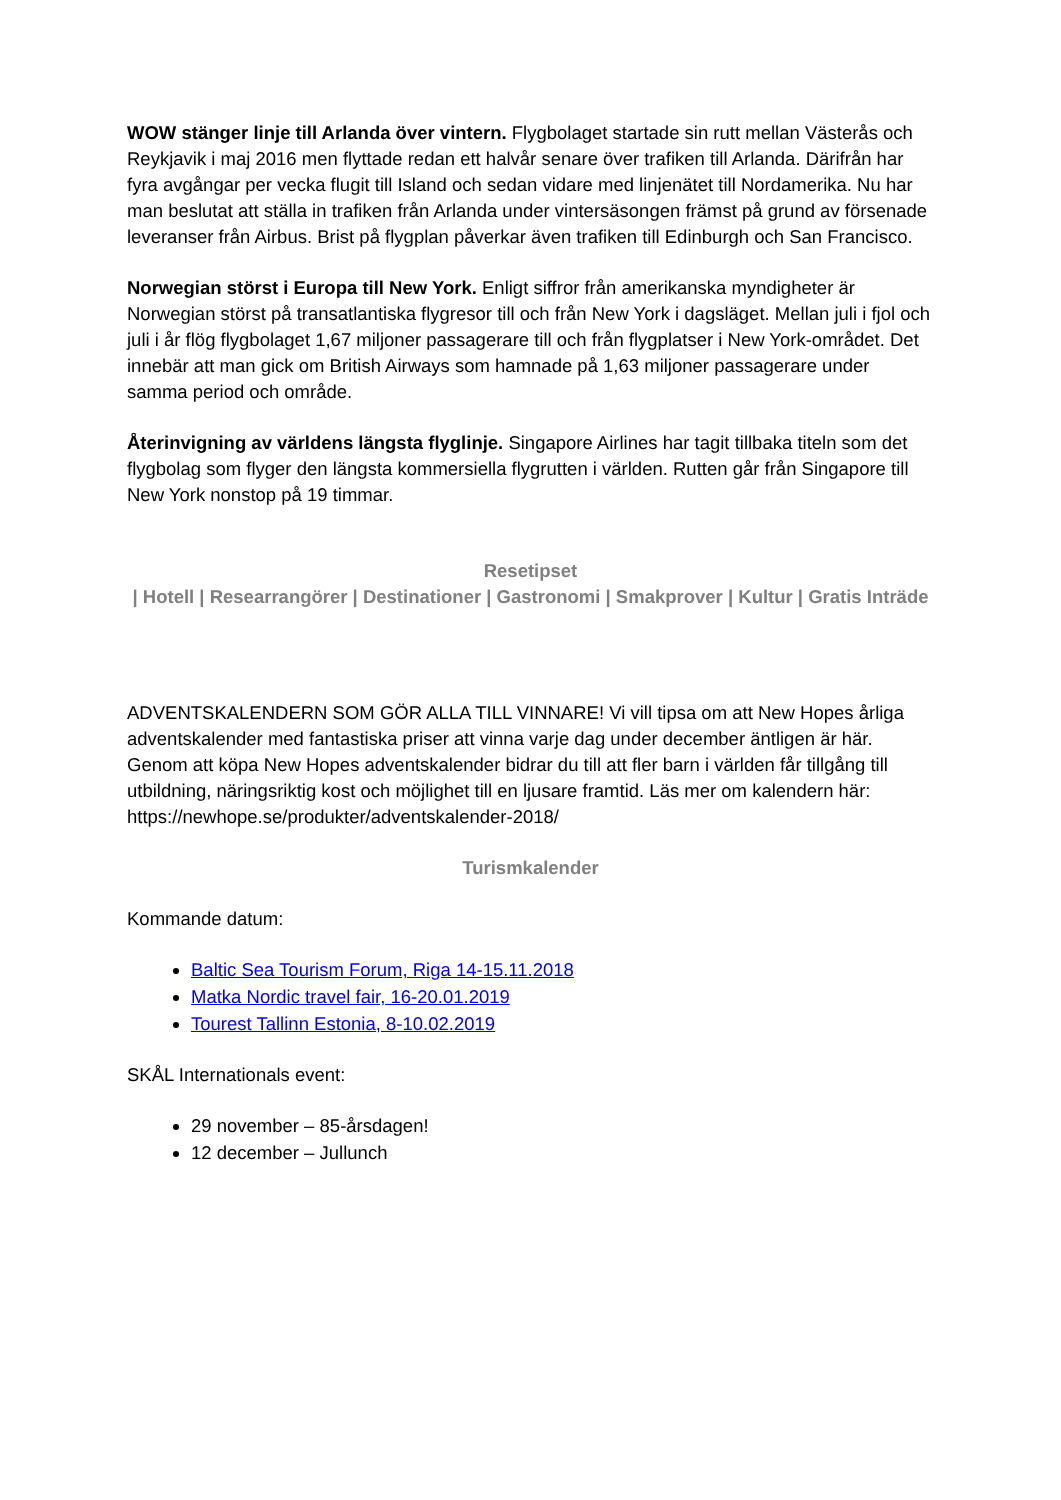WOW stänger linje till Arlanda över vintern. Flygbolaget startade sin rutt mellan Västerås och Reykjavik i maj 2016 men flyttade redan ett halvår senare över trafiken till Arlanda. Därifrån har fyra avgångar per vecka flugit till Island och sedan vidare med linjenätet till Nordamerika. Nu har man beslutat att ställa in trafiken från Arlanda under vintersäsongen främst på grund av försenade leveranser från Airbus. Brist på flygplan påverkar även trafiken till Edinburgh och San Francisco.
Norwegian störst i Europa till New York. Enligt siffror från amerikanska myndigheter är Norwegian störst på transatlantiska flygresor till och från New York i dagsläget. Mellan juli i fjol och juli i år flög flygbolaget 1,67 miljoner passagerare till och från flygplatser i New York-området. Det innebär att man gick om British Airways som hamnade på 1,63 miljoner passagerare under samma period och område.
Återinvigning av världens längsta flyglinje. Singapore Airlines har tagit tillbaka titeln som det flygbolag som flyger den längsta kommersiella flygrutten i världen. Rutten går från Singapore till New York nonstop på 19 timmar.
Resetipset
| Hotell | Researrangörer | Destinationer | Gastronomi | Smakprover | Kultur | Gratis Inträde
ADVENTSKALENDERN SOM GÖR ALLA TILL VINNARE! Vi vill tipsa om att New Hopes årliga adventskalender med fantastiska priser att vinna varje dag under december äntligen är här. Genom att köpa New Hopes adventskalender bidrar du till att fler barn i världen får tillgång till utbildning, näringsriktig kost och möjlighet till en ljusare framtid. Läs mer om kalendern här: https://newhope.se/produkter/adventskalender-2018/
Turismkalender
Kommande datum:
Baltic Sea Tourism Forum, Riga 14-15.11.2018
Matka Nordic travel fair, 16-20.01.2019
Tourest Tallinn Estonia, 8-10.02.2019
SKÅL Internationals event:
29 november – 85-årsdagen!
12 december – Jullunch